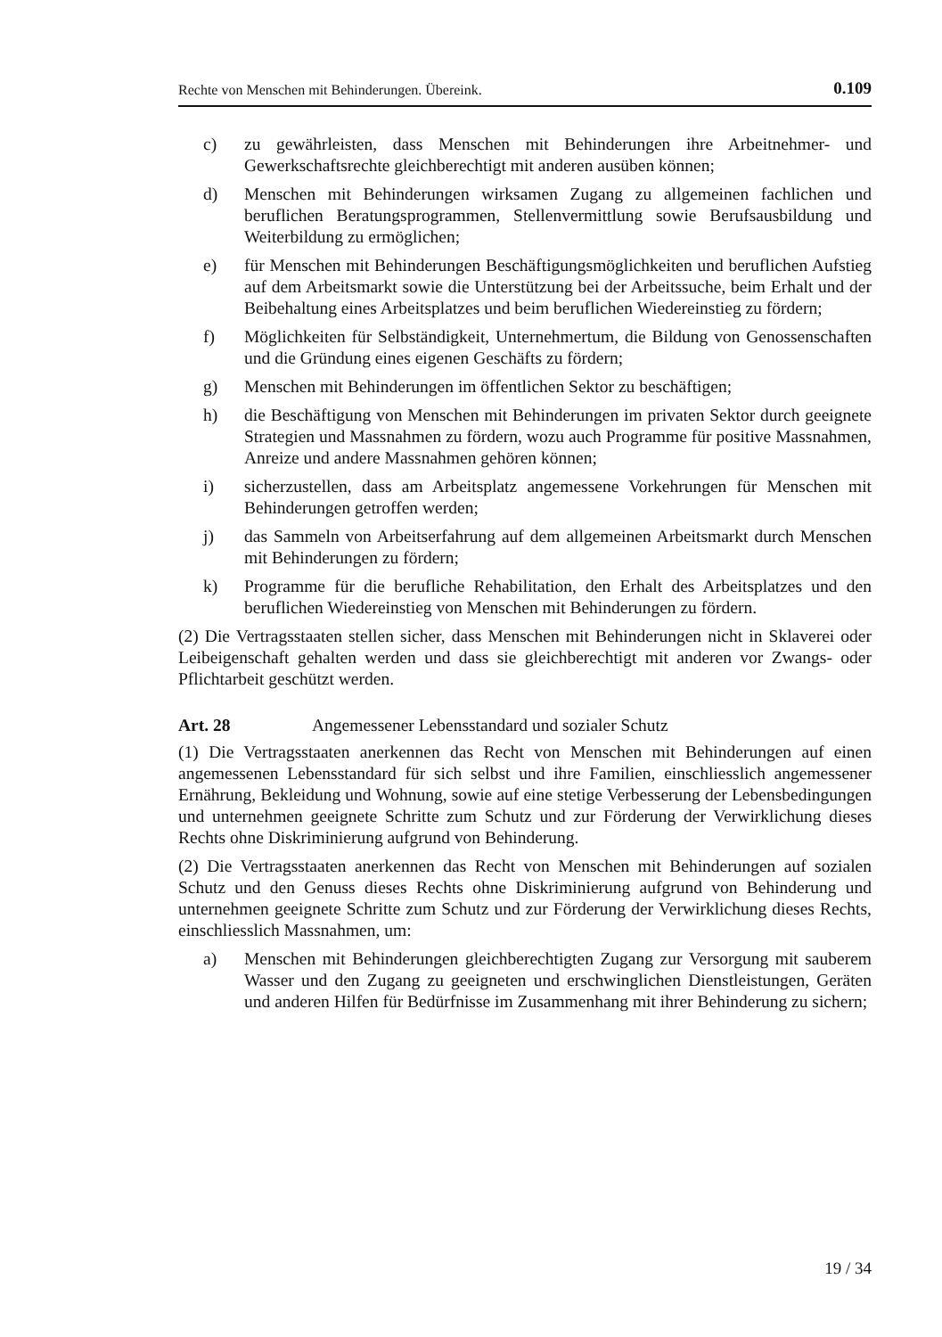Rechte von Menschen mit Behinderungen. Übereink. 0.109
c) zu gewährleisten, dass Menschen mit Behinderungen ihre Arbeitnehmer- und Gewerkschaftsrechte gleichberechtigt mit anderen ausüben können;
d) Menschen mit Behinderungen wirksamen Zugang zu allgemeinen fachlichen und beruflichen Beratungsprogrammen, Stellenvermittlung sowie Berufsausbildung und Weiterbildung zu ermöglichen;
e) für Menschen mit Behinderungen Beschäftigungsmöglichkeiten und beruflichen Aufstieg auf dem Arbeitsmarkt sowie die Unterstützung bei der Arbeitssuche, beim Erhalt und der Beibehaltung eines Arbeitsplatzes und beim beruflichen Wiedereinstieg zu fördern;
f) Möglichkeiten für Selbständigkeit, Unternehmertum, die Bildung von Genossenschaften und die Gründung eines eigenen Geschäfts zu fördern;
g) Menschen mit Behinderungen im öffentlichen Sektor zu beschäftigen;
h) die Beschäftigung von Menschen mit Behinderungen im privaten Sektor durch geeignete Strategien und Massnahmen zu fördern, wozu auch Programme für positive Massnahmen, Anreize und andere Massnahmen gehören können;
i) sicherzustellen, dass am Arbeitsplatz angemessene Vorkehrungen für Menschen mit Behinderungen getroffen werden;
j) das Sammeln von Arbeitserfahrung auf dem allgemeinen Arbeitsmarkt durch Menschen mit Behinderungen zu fördern;
k) Programme für die berufliche Rehabilitation, den Erhalt des Arbeitsplatzes und den beruflichen Wiedereinstieg von Menschen mit Behinderungen zu fördern.
(2) Die Vertragsstaaten stellen sicher, dass Menschen mit Behinderungen nicht in Sklaverei oder Leibeigenschaft gehalten werden und dass sie gleichberechtigt mit anderen vor Zwangs- oder Pflichtarbeit geschützt werden.
Art. 28 Angemessener Lebensstandard und sozialer Schutz
(1) Die Vertragsstaaten anerkennen das Recht von Menschen mit Behinderungen auf einen angemessenen Lebensstandard für sich selbst und ihre Familien, einschliesslich angemessener Ernährung, Bekleidung und Wohnung, sowie auf eine stetige Verbesserung der Lebensbedingungen und unternehmen geeignete Schritte zum Schutz und zur Förderung der Verwirklichung dieses Rechts ohne Diskriminierung aufgrund von Behinderung.
(2) Die Vertragsstaaten anerkennen das Recht von Menschen mit Behinderungen auf sozialen Schutz und den Genuss dieses Rechts ohne Diskriminierung aufgrund von Behinderung und unternehmen geeignete Schritte zum Schutz und zur Förderung der Verwirklichung dieses Rechts, einschliesslich Massnahmen, um:
a) Menschen mit Behinderungen gleichberechtigten Zugang zur Versorgung mit sauberem Wasser und den Zugang zu geeigneten und erschwinglichen Dienstleistungen, Geräten und anderen Hilfen für Bedürfnisse im Zusammenhang mit ihrer Behinderung zu sichern;
19 / 34